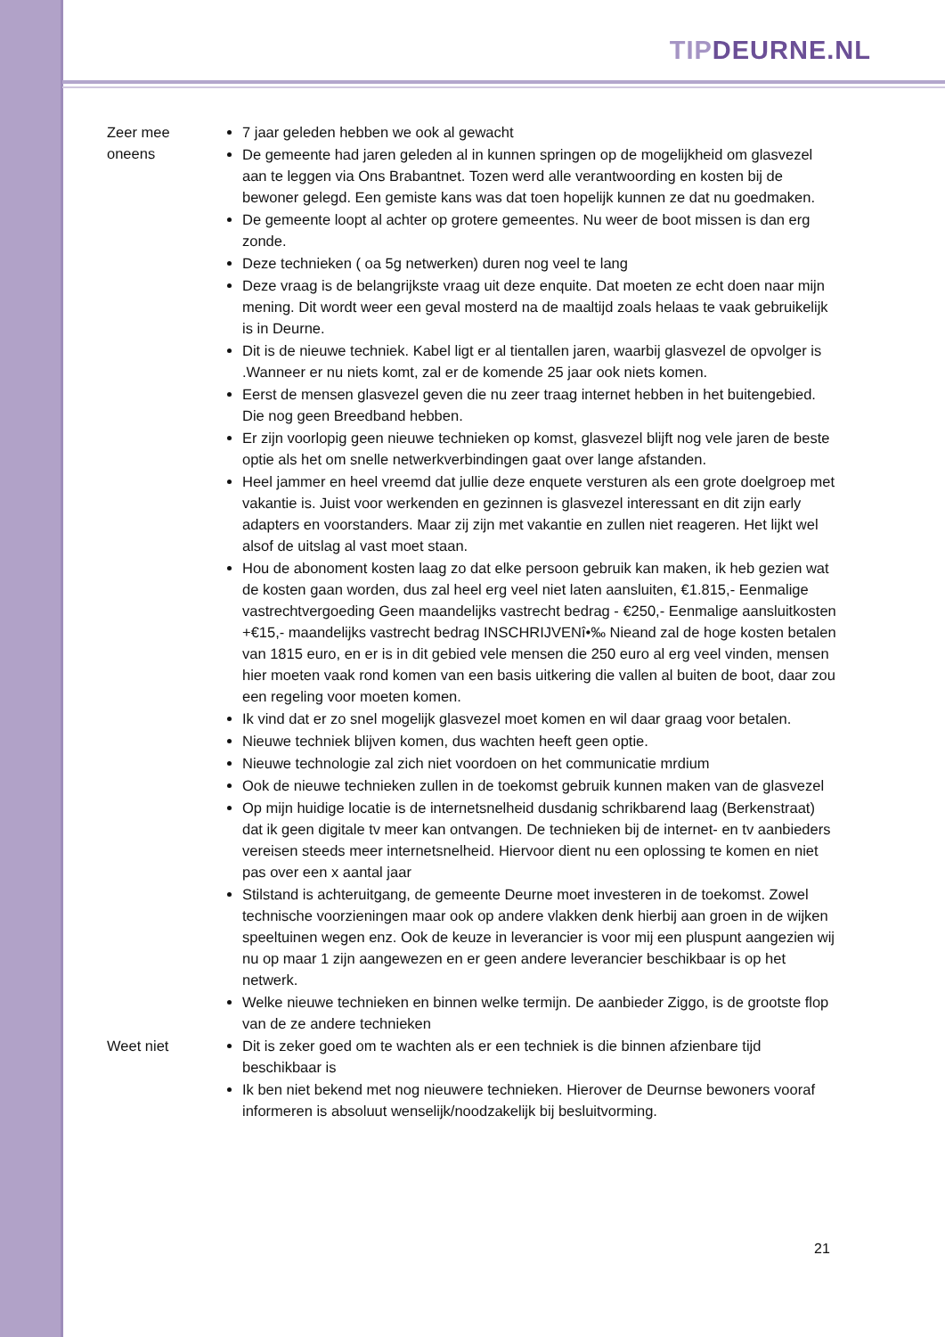TIP DEURNE.NL
| Zeer mee oneens | 7 jaar geleden hebben we ook al gewacht De gemeente had jaren geleden al in kunnen springen op de mogelijkheid om glasvezel aan te leggen via Ons Brabantnet. Tozen werd alle verantwoording en kosten bij de bewoner gelegd. Een gemiste kans was dat toen hopelijk kunnen ze dat nu goedmaken. De gemeente loopt al achter op grotere gemeentes. Nu weer de boot missen is dan erg zonde. Deze technieken ( oa 5g netwerken) duren nog veel te lang Deze vraag is de belangrijkste vraag uit deze enquite. Dat moeten ze echt doen naar mijn mening. Dit wordt weer een geval mosterd na de maaltijd zoals helaas te vaak gebruikelijk is in Deurne. Dit is de nieuwe techniek. Kabel ligt er al tientallen jaren, waarbij glasvezel de opvolger is .Wanneer er nu niets komt, zal er de komende 25 jaar ook niets komen. Eerst de mensen glasvezel geven die nu zeer traag internet hebben in het buitengebied. Die nog geen Breedband hebben. Er zijn voorlopig geen nieuwe technieken op komst, glasvezel blijft nog vele jaren de beste optie als het om snelle netwerkverbindingen gaat over lange afstanden. Heel jammer en heel vreemd dat jullie deze enquete versturen als een grote doelgroep met vakantie is. Juist voor werkenden en gezinnen is glasvezel interessant en dit zijn early adapters en voorstanders. Maar zij zijn met vakantie en zullen niet reageren. Het lijkt wel alsof de uitslag al vast moet staan. Hou de abonoment kosten laag zo dat elke persoon gebruik kan maken, ik heb gezien wat de kosten gaan worden, dus zal heel erg veel niet laten aansluiten, €1.815,- Eenmalige vastrechtvergoeding Geen maandelijks vastrecht bedrag - €250,- Eenmalige aansluitkosten +€15,- maandelijks vastrecht bedrag INSCHRIJVENî•‰ Nieand zal de hoge kosten betalen van 1815 euro, en er is in dit gebied vele mensen die 250 euro al erg veel vinden, mensen hier moeten vaak rond komen van een basis uitkering die vallen al buiten de boot, daar zou een regeling voor moeten komen. Ik vind dat er zo snel mogelijk glasvezel moet komen en wil daar graag voor betalen. Nieuwe techniek blijven komen, dus wachten heeft geen optie. Nieuwe technologie zal zich niet voordoen on het communicatie mrdium Ook de nieuwe technieken zullen in de toekomst gebruik kunnen maken van de glasvezel Op mijn huidige locatie is de internetsnelheid dusdanig schrikbarend laag (Berkenstraat) dat ik geen digitale tv meer kan ontvangen. De technieken bij de internet- en tv aanbieders vereisen steeds meer internetsnelheid. Hiervoor dient nu een oplossing te komen en niet pas over een x aantal jaar Stilstand is achteruitgang, de gemeente Deurne moet investeren in de toekomst. Zowel technische voorzieningen maar ook op andere vlakken denk hierbij aan groen in de wijken speeltuinen wegen enz. Ook de keuze in leverancier is voor mij een pluspunt aangezien wij nu op maar 1 zijn aangewezen en er geen andere leverancier beschikbaar is op het netwerk. Welke nieuwe technieken en binnen welke termijn. De aanbieder Ziggo, is de grootste flop van de ze andere technieken |
| Weet niet | Dit is zeker goed om te wachten als er een techniek is die binnen afzienbare tijd beschikbaar is Ik ben niet bekend met nog nieuwere technieken. Hierover de Deurnse bewoners vooraf informeren is absoluut wenselijk/noodzakelijk bij besluitvorming. |
21